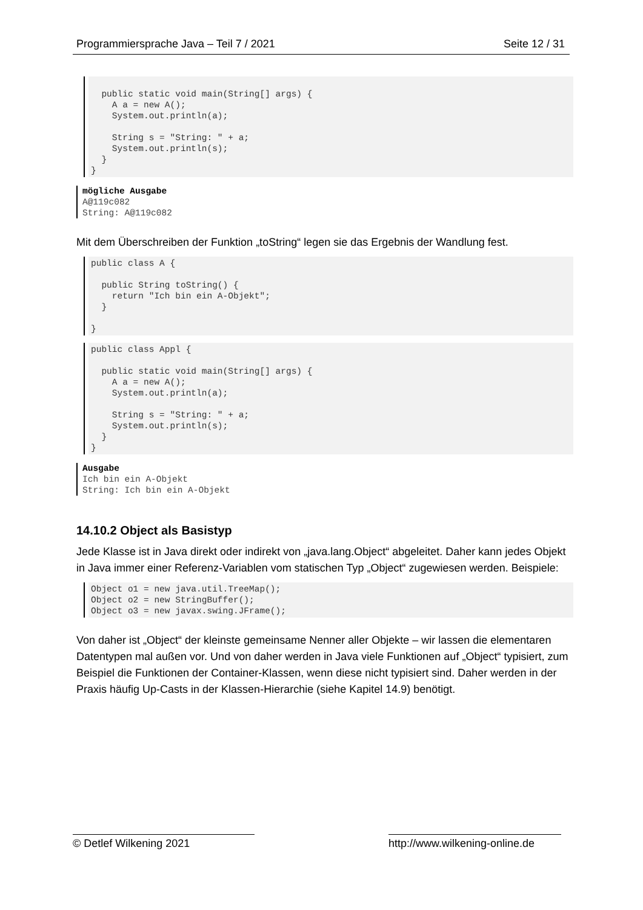Programmiersprache Java – Teil 7 / 2021 Seite 12 / 31
  public static void main(String[] args) {
    A a = new A();
    System.out.println(a);

    String s = "String: " + a;
    System.out.println(s);
  }
}
mögliche Ausgabe
A@119c082
String: A@119c082
Mit dem Überschreiben der Funktion „toString“ legen sie das Ergebnis der Wandlung fest.
public class A {

  public String toString() {
    return "Ich bin ein A-Objekt";
  }

}
public class Appl {

  public static void main(String[] args) {
    A a = new A();
    System.out.println(a);

    String s = "String: " + a;
    System.out.println(s);
  }
}
Ausgabe
Ich bin ein A-Objekt
String: Ich bin ein A-Objekt
14.10.2 Object als Basistyp
Jede Klasse ist in Java direkt oder indirekt von „java.lang.Object“ abgeleitet. Daher kann jedes Objekt in Java immer einer Referenz-Variablen vom statischen Typ „Object“ zugewiesen werden. Beispiele:
Object o1 = new java.util.TreeMap();
Object o2 = new StringBuffer();
Object o3 = new javax.swing.JFrame();
Von daher ist „Object“ der kleinste gemeinsame Nenner aller Objekte – wir lassen die elementaren Datentypen mal außen vor. Und von daher werden in Java viele Funktionen auf „Object“ typisiert, zum Beispiel die Funktionen der Container-Klassen, wenn diese nicht typisiert sind. Daher werden in der Praxis häufig Up-Casts in der Klassen-Hierarchie (siehe Kapitel 14.9) benötigt.
© Detlef Wilkening 2021 http://www.wilkening-online.de